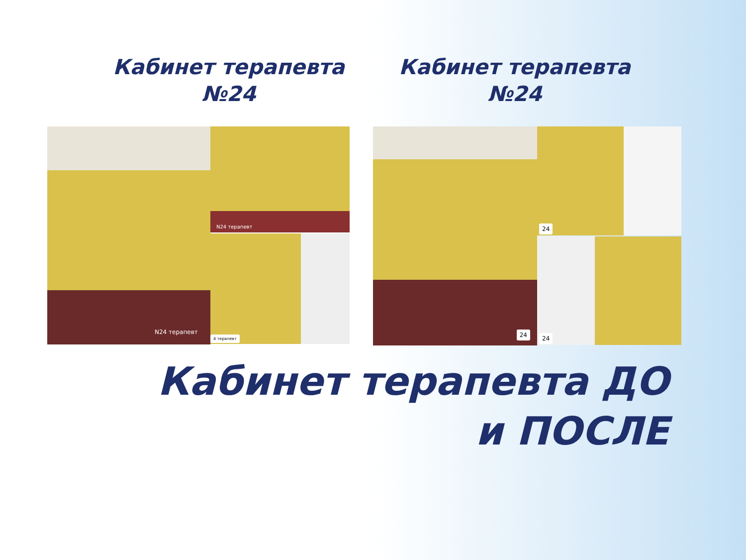Кабинет терапевта
№24
Кабинет терапевта
№24
N24 терапевт
N24 терапевт
4 терапевт
24
24
24
Кабинет терапевта ДО
и ПОСЛЕ